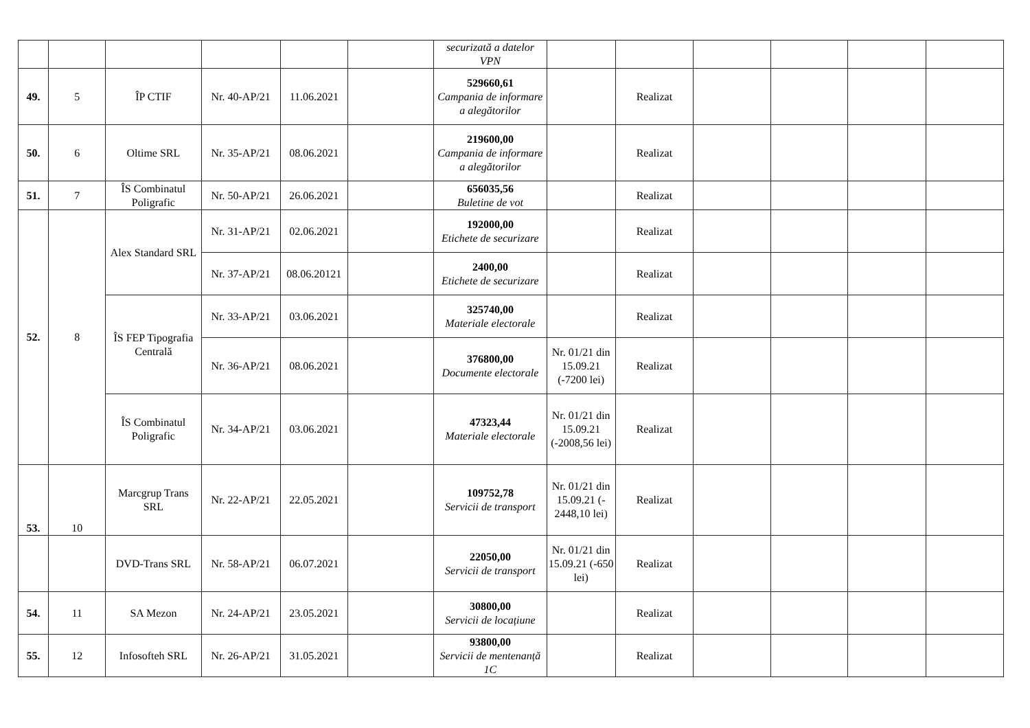| | | | | | | securizată a datelor VPN | | | | | | |
| 49. | 5 | ÎP CTIF | Nr. 40-AP/21 | 11.06.2021 | | 529660,61 Campania de informare a alegătorilor | | Realizat | | | | |
| 50. | 6 | Oltime SRL | Nr. 35-AP/21 | 08.06.2021 | | 219600,00 Campania de informare a alegătorilor | | Realizat | | | | |
| 51. | 7 | ÎS Combinatul Poligrafic | Nr. 50-AP/21 | 26.06.2021 | | 656035,56 Buletine de vot | | Realizat | | | | |
| 52. | 8 | Alex Standard SRL | Nr. 31-AP/21 | 02.06.2021 | | 192000,00 Etichete de securizare | | Realizat | | | | |
| | | | Nr. 37-AP/21 | 08.06.20121 | | 2400,00 Etichete de securizare | | Realizat | | | | |
| | | ÎS FEP Tipografia Centrală | Nr. 33-AP/21 | 03.06.2021 | | 325740,00 Materiale electorale | | Realizat | | | | |
| | | | Nr. 36-AP/21 | 08.06.2021 | | 376800,00 Documente electorale | Nr. 01/21 din 15.09.21 (-7200 lei) | Realizat | | | | |
| | | ÎS Combinatul Poligrafic | Nr. 34-AP/21 | 03.06.2021 | | 47323,44 Materiale electorale | Nr. 01/21 din 15.09.21 (-2008,56 lei) | Realizat | | | | |
| 53. | 10 | Marcgrup Trans SRL | Nr. 22-AP/21 | 22.05.2021 | | 109752,78 Servicii de transport | Nr. 01/21 din 15.09.21 (- 2448,10 lei) | Realizat | | | | |
| | | DVD-Trans SRL | Nr. 58-AP/21 | 06.07.2021 | | 22050,00 Servicii de transport | Nr. 01/21 din 15.09.21 (-650 lei) | Realizat | | | | |
| 54. | 11 | SA Mezon | Nr. 24-AP/21 | 23.05.2021 | | 30800,00 Servicii de locațiune | | Realizat | | | | |
| 55. | 12 | Infosofteh SRL | Nr. 26-AP/21 | 31.05.2021 | | 93800,00 Servicii de mentenanță 1C | | Realizat | | | | |